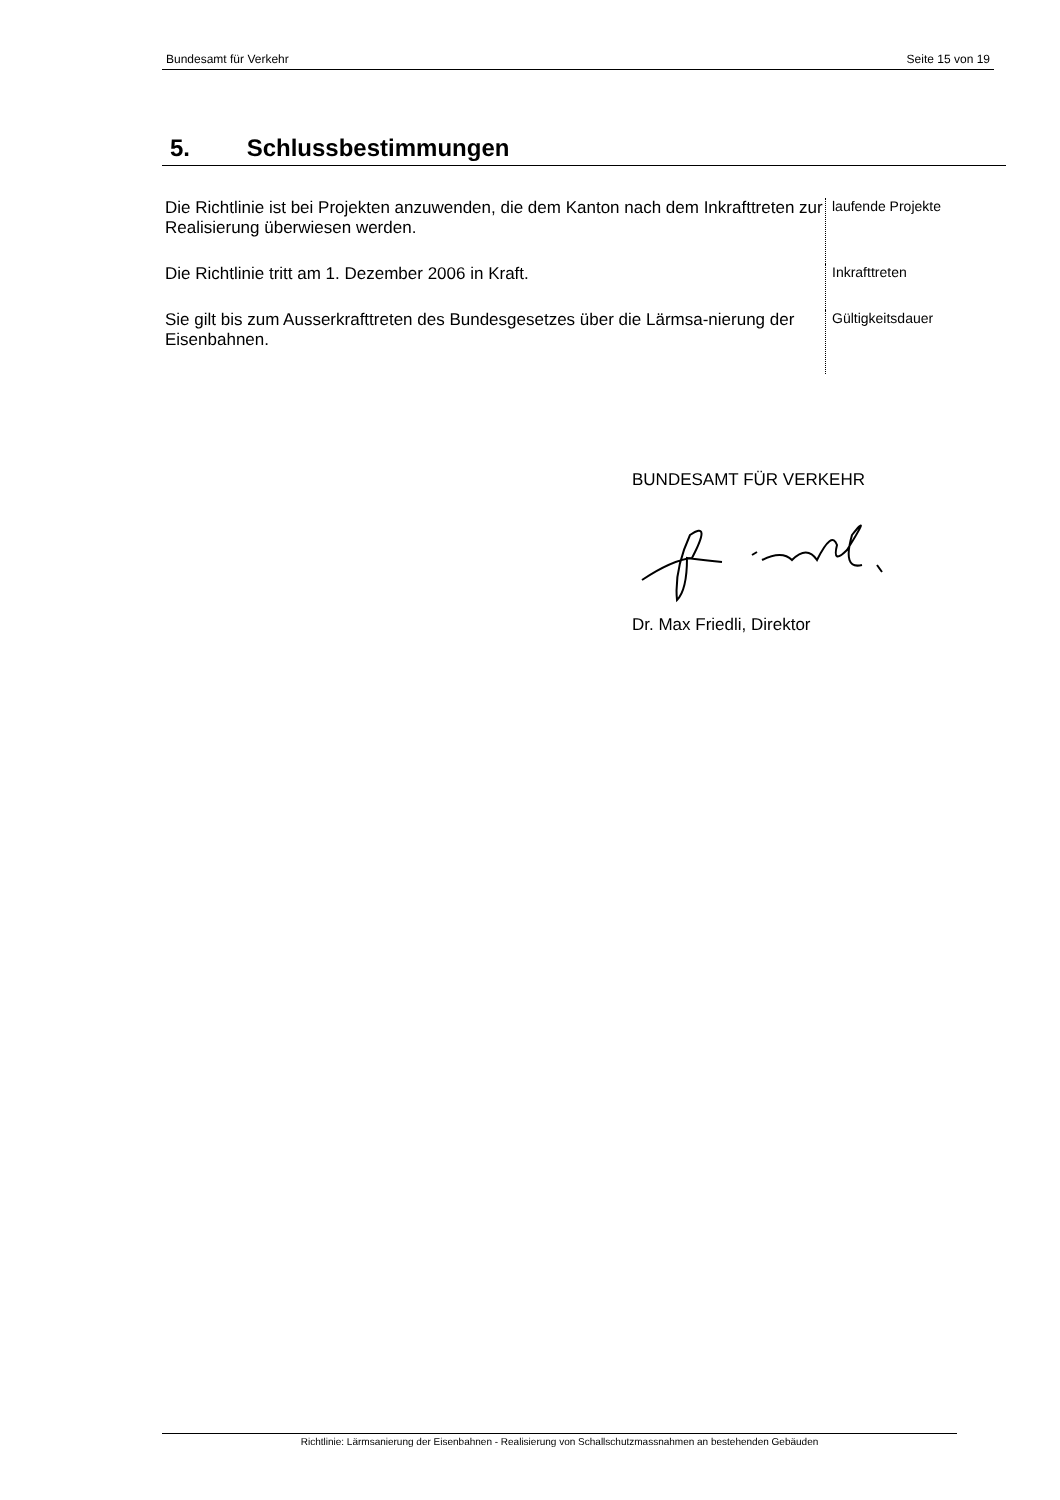Bundesamt für Verkehr Seite 15 von 19
5. Schlussbestimmungen
Die Richtlinie ist bei Projekten anzuwenden, die dem Kanton nach dem Inkrafttreten zur Realisierung überwiesen werden.
laufende Projekte
Die Richtlinie tritt am 1. Dezember 2006 in Kraft.
Inkrafttreten
Sie gilt bis zum Ausserkrafttreten des Bundesgesetzes über die Lärmsa-nierung der Eisenbahnen.
Gültigkeitsdauer
BUNDESAMT FÜR VERKEHR
Dr. Max Friedli, Direktor
Richtlinie: Lärmsanierung der Eisenbahnen - Realisierung von Schallschutzmassnahmen an bestehenden Gebäuden